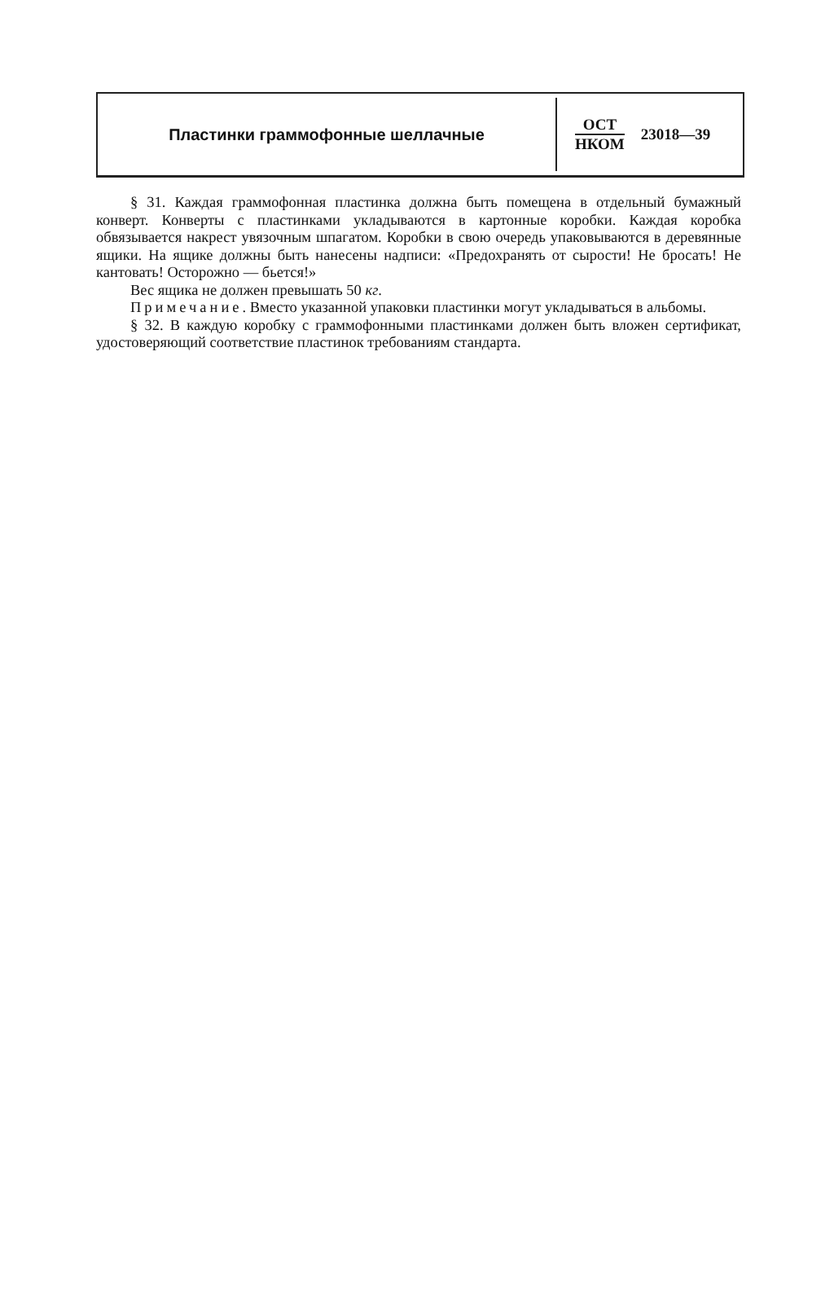Пластинки граммофонные шеллачные
ОСТ
НКОМ
23018—39
§ 31. Каждая граммофонная пластинка должна быть помещена в отдельный бумажный конверт. Конверты с пластинками укладываются в картонные коробки. Каждая коробка обвязывается накрест увязочным шпагатом. Коробки в свою очередь упаковываются в деревянные ящики. На ящике должны быть нанесены надписи: «Предохранять от сырости! Не бросать! Не кантовать! Осторожно — бьется!»
Вес ящика не должен превышать 50 кг.
Примечание. Вместо указанной упаковки пластинки могут укладываться в альбомы.
§ 32. В каждую коробку с граммофонными пластинками должен быть вложен сертификат, удостоверяющий соответствие пластинок требованиям стандарта.